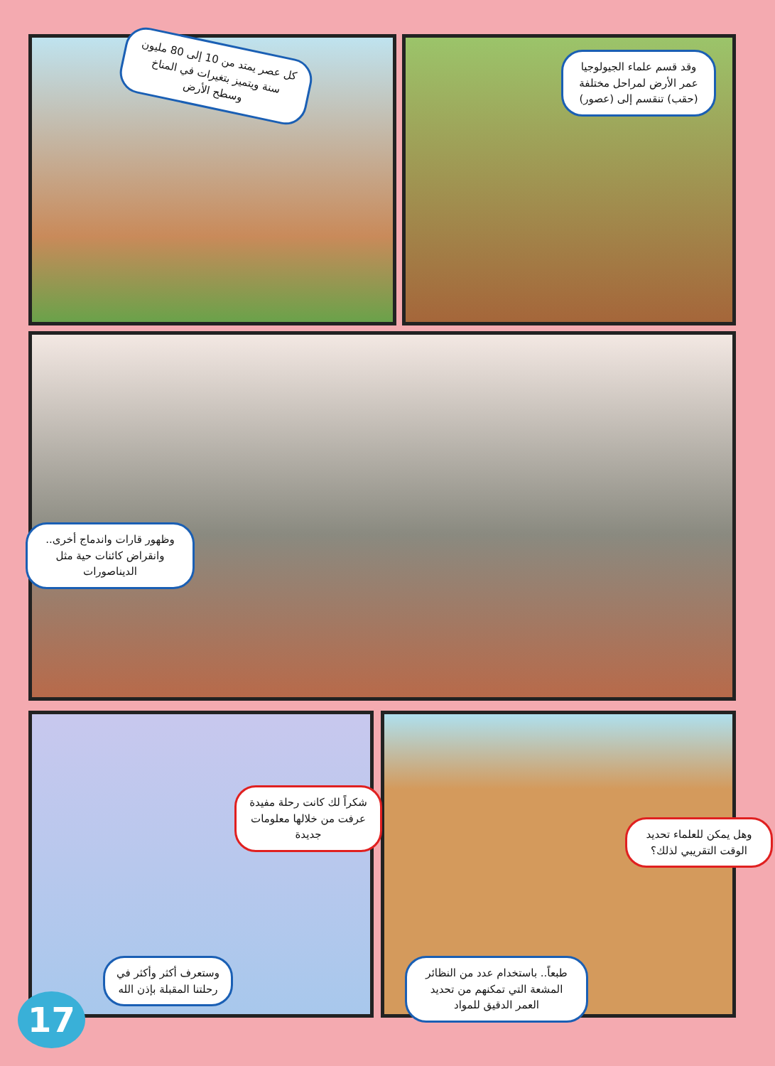كل عصر يمتد من 10 إلى 80 مليون سنة ويتميز بتغيرات في المناخ وسطح الأرض
وقد قسم علماء الجيولوجيا عمر الأرض لمراحل مختلفة (حقب) تنقسم إلى (عصور)
وظهور قارات واندماج أخرى.. وانقراض كائنات حية مثل الديناصورات
شكراً لك كانت رحلة مفيدة عرفت من خلالها معلومات جديدة
وهل يمكن للعلماء تحديد الوقت التقريبي لذلك؟
وستعرف أكثر وأكثر في رحلتنا المقبلة بإذن الله
طبعاً.. باستخدام عدد من النظائر المشعة التي تمكنهم من تحديد العمر الدقيق للمواد
17